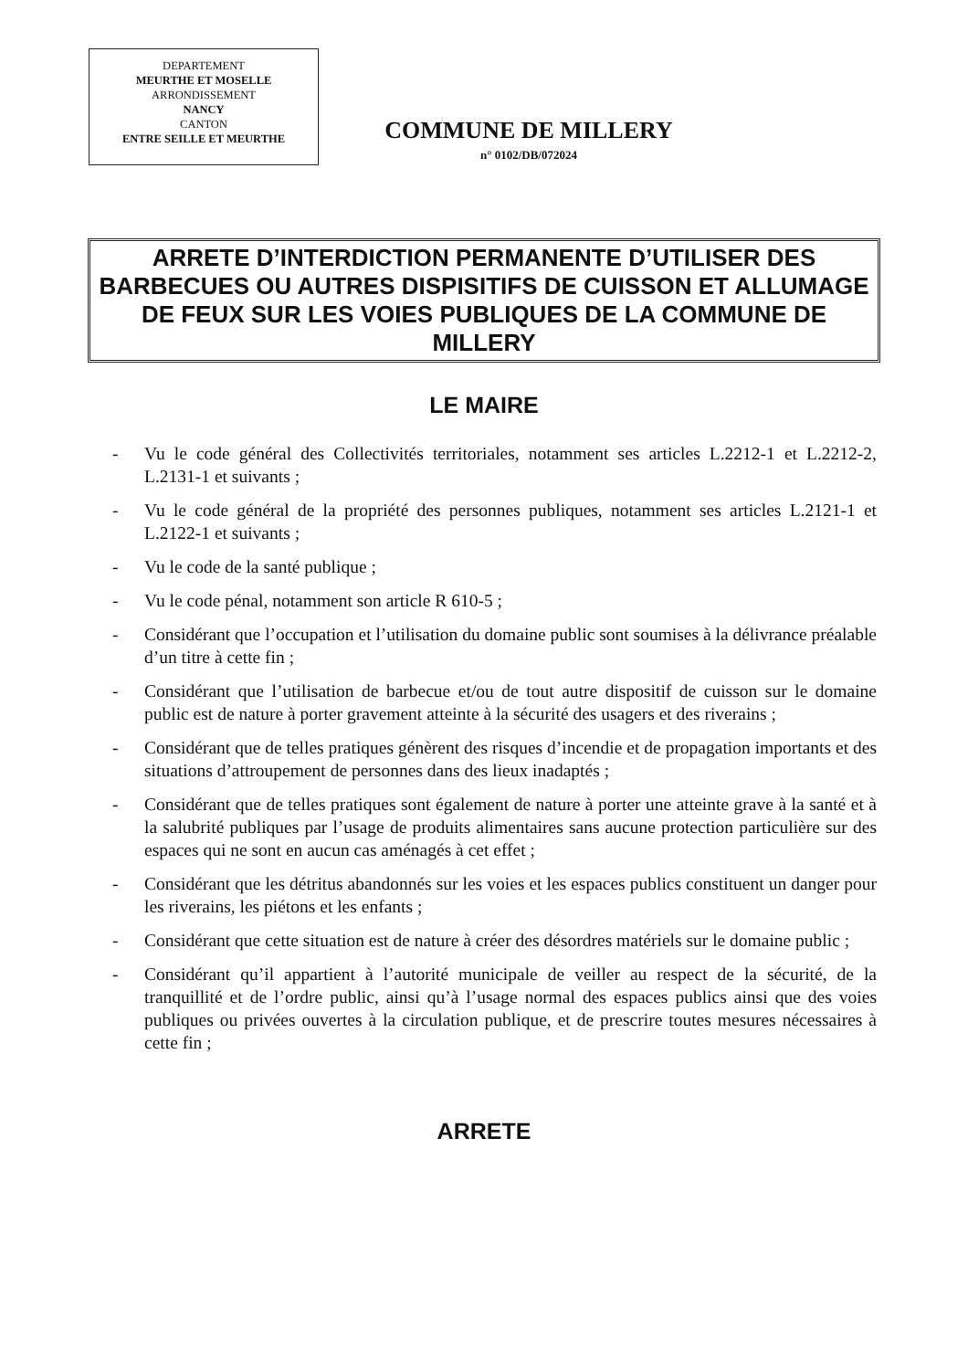DEPARTEMENT
MEURTHE ET MOSELLE
ARRONDISSEMENT
NANCY
CANTON
ENTRE SEILLE ET MEURTHE
COMMUNE DE MILLERY
n° 0102/DB/072024
ARRETE D’INTERDICTION PERMANENTE D’UTILISER DES BARBECUES OU AUTRES DISPISITIFS DE CUISSON ET ALLUMAGE DE FEUX SUR LES VOIES PUBLIQUES DE LA COMMUNE DE MILLERY
LE MAIRE
- Vu le code général des Collectivités territoriales, notamment ses articles L.2212-1 et L.2212-2, L.2131-1 et suivants ;
- Vu le code général de la propriété des personnes publiques, notamment ses articles L.2121-1 et L.2122-1 et suivants ;
- Vu le code de la santé publique ;
- Vu le code pénal, notamment son article R 610-5 ;
- Considérant que l’occupation et l’utilisation du domaine public sont soumises à la délivrance préalable d’un titre à cette fin ;
- Considérant que l’utilisation de barbecue et/ou de tout autre dispositif de cuisson sur le domaine public est de nature à porter gravement atteinte à la sécurité des usagers et des riverains ;
- Considérant que de telles pratiques génèrent des risques d’incendie et de propagation importants et des situations d’attroupement de personnes dans des lieux inadaptés ;
- Considérant que de telles pratiques sont également de nature à porter une atteinte grave à la santé et à la salubrité publiques par l’usage de produits alimentaires sans aucune protection particulière sur des espaces qui ne sont en aucun cas aménagés à cet effet ;
- Considérant que les détritus abandonnés sur les voies et les espaces publics constituent un danger pour les riverains, les piétons et les enfants ;
- Considérant que cette situation est de nature à créer des désordres matériels sur le domaine public ;
- Considérant qu’il appartient à l’autorité municipale de veiller au respect de la sécurité, de la tranquillité et de l’ordre public, ainsi qu’à l’usage normal des espaces publics ainsi que des voies publiques ou privées ouvertes à la circulation publique, et de prescrire toutes mesures nécessaires à cette fin ;
ARRETE